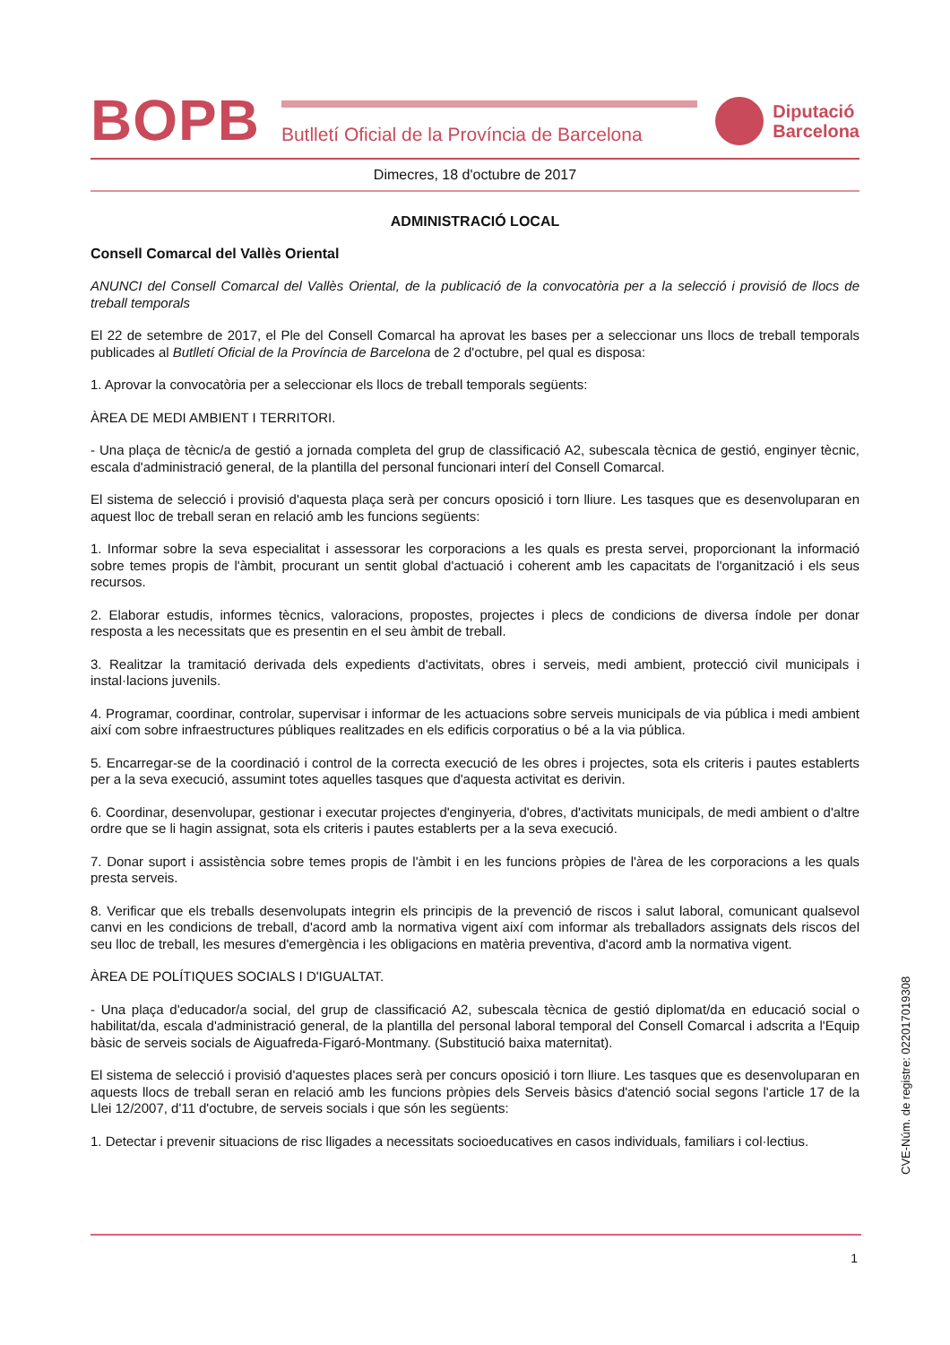BOPB
Butlletí Oficial de la Província de Barcelona
Diputació
Barcelona
Dimecres, 18 d'octubre de 2017
ADMINISTRACIÓ LOCAL
Consell Comarcal del Vallès Oriental
ANUNCI del Consell Comarcal del Vallès Oriental, de la publicació de la convocatòria per a la selecció i provisió de llocs de treball temporals
El 22 de setembre de 2017, el Ple del Consell Comarcal ha aprovat les bases per a seleccionar uns llocs de treball temporals publicades al Butlletí Oficial de la Província de Barcelona de 2 d'octubre, pel qual es disposa:
1. Aprovar la convocatòria per a seleccionar els llocs de treball temporals següents:
ÀREA DE MEDI AMBIENT I TERRITORI.
- Una plaça de tècnic/a de gestió a jornada completa del grup de classificació A2, subescala tècnica de gestió, enginyer tècnic, escala d'administració general, de la plantilla del personal funcionari interí del Consell Comarcal.
El sistema de selecció i provisió d'aquesta plaça serà per concurs oposició i torn lliure. Les tasques que es desenvoluparan en aquest lloc de treball seran en relació amb les funcions següents:
1. Informar sobre la seva especialitat i assessorar les corporacions a les quals es presta servei, proporcionant la informació sobre temes propis de l'àmbit, procurant un sentit global d'actuació i coherent amb les capacitats de l'organització i els seus recursos.
2. Elaborar estudis, informes tècnics, valoracions, propostes, projectes i plecs de condicions de diversa índole per donar resposta a les necessitats que es presentin en el seu àmbit de treball.
3. Realitzar la tramitació derivada dels expedients d'activitats, obres i serveis, medi ambient, protecció civil municipals i instal·lacions juvenils.
4. Programar, coordinar, controlar, supervisar i informar de les actuacions sobre serveis municipals de via pública i medi ambient així com sobre infraestructures públiques realitzades en els edificis corporatius o bé a la via pública.
5. Encarregar-se de la coordinació i control de la correcta execució de les obres i projectes, sota els criteris i pautes establerts per a la seva execució, assumint totes aquelles tasques que d'aquesta activitat es derivin.
6. Coordinar, desenvolupar, gestionar i executar projectes d'enginyeria, d'obres, d'activitats municipals, de medi ambient o d'altre ordre que se li hagin assignat, sota els criteris i pautes establerts per a la seva execució.
7. Donar suport i assistència sobre temes propis de l'àmbit i en les funcions pròpies de l'àrea de les corporacions a les quals presta serveis.
8. Verificar que els treballs desenvolupats integrin els principis de la prevenció de riscos i salut laboral, comunicant qualsevol canvi en les condicions de treball, d'acord amb la normativa vigent així com informar als treballadors assignats dels riscos del seu lloc de treball, les mesures d'emergència i les obligacions en matèria preventiva, d'acord amb la normativa vigent.
ÀREA DE POLÍTIQUES SOCIALS I D'IGUALTAT.
- Una plaça d'educador/a social, del grup de classificació A2, subescala tècnica de gestió diplomat/da en educació social o habilitat/da, escala d'administració general, de la plantilla del personal laboral temporal del Consell Comarcal i adscrita a l'Equip bàsic de serveis socials de Aiguafreda-Figaró-Montmany. (Substitució baixa maternitat).
El sistema de selecció i provisió d'aquestes places serà per concurs oposició i torn lliure. Les tasques que es desenvoluparan en aquests llocs de treball seran en relació amb les funcions pròpies dels Serveis bàsics d'atenció social segons l'article 17 de la Llei 12/2007, d'11 d'octubre, de serveis socials i que són les següents:
1. Detectar i prevenir situacions de risc lligades a necessitats socioeducatives en casos individuals, familiars i col·lectius.
CVE-Núm. de registre: 022017019308
1